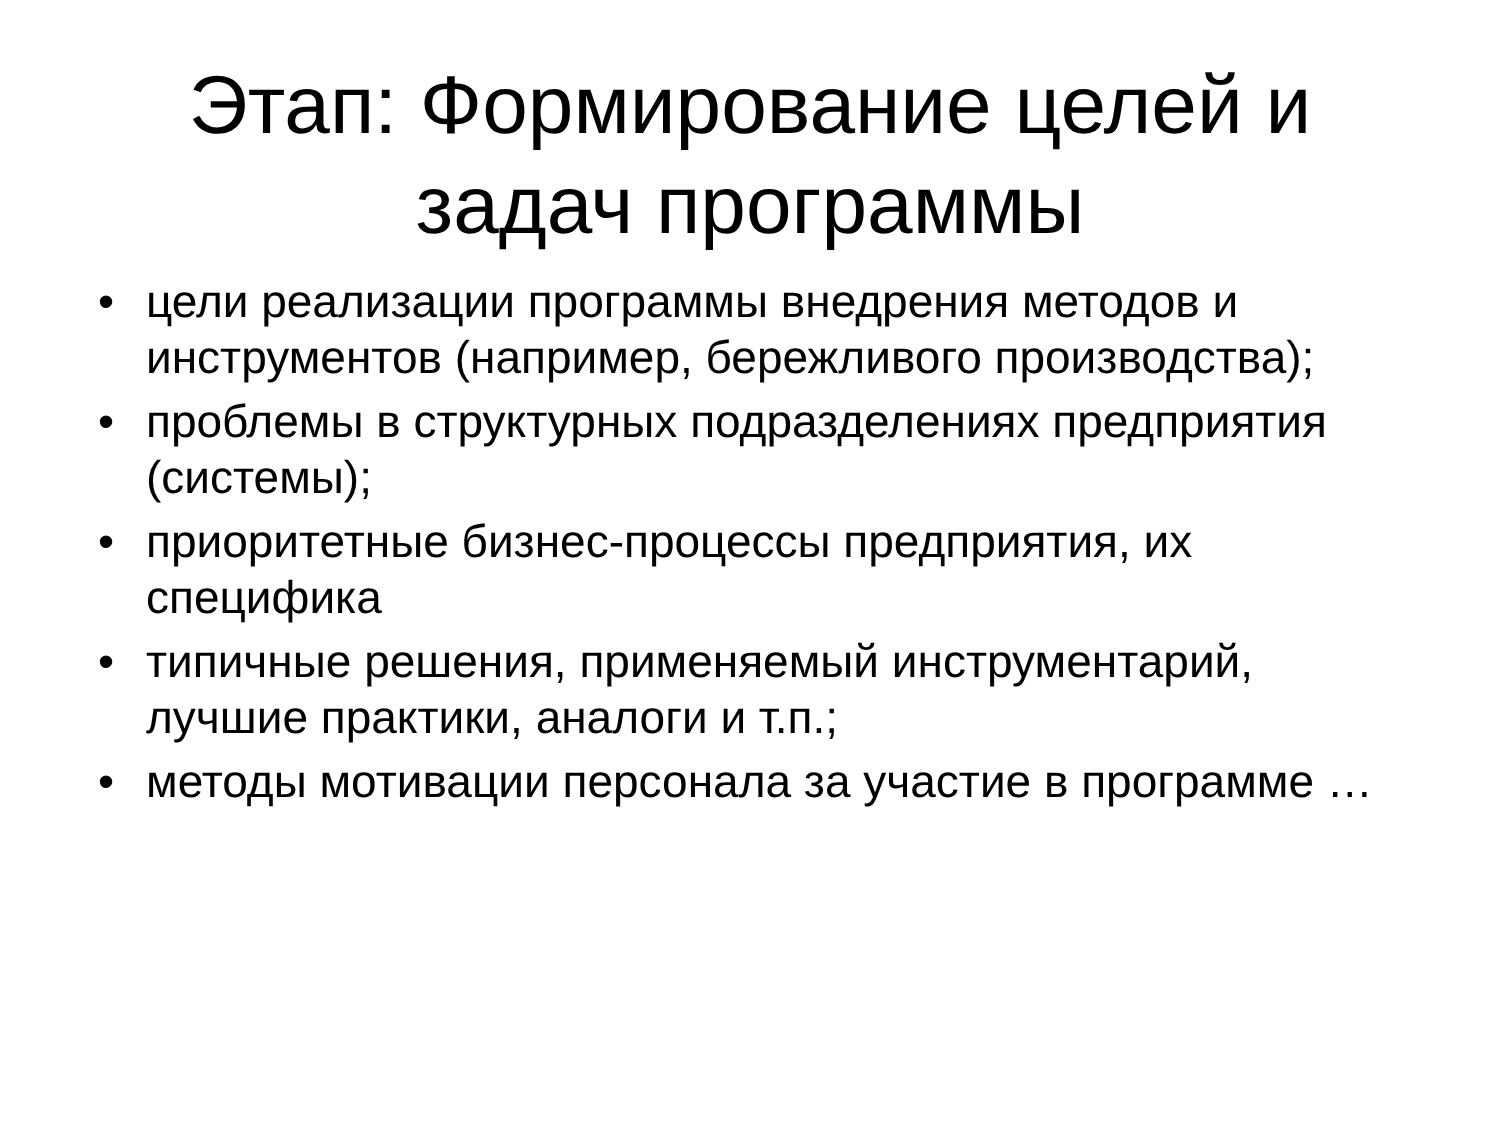Этап: Формирование целей и
задач программы
• цели реализации программы внедрения методов и инструментов (например, бережливого производства);
• проблемы в структурных подразделениях предприятия (системы);
• приоритетные бизнес-процессы предприятия, их специфика
• типичные решения, применяемый инструментарий, лучшие практики, аналоги и т.п.;
• методы мотивации персонала за участие в программе …